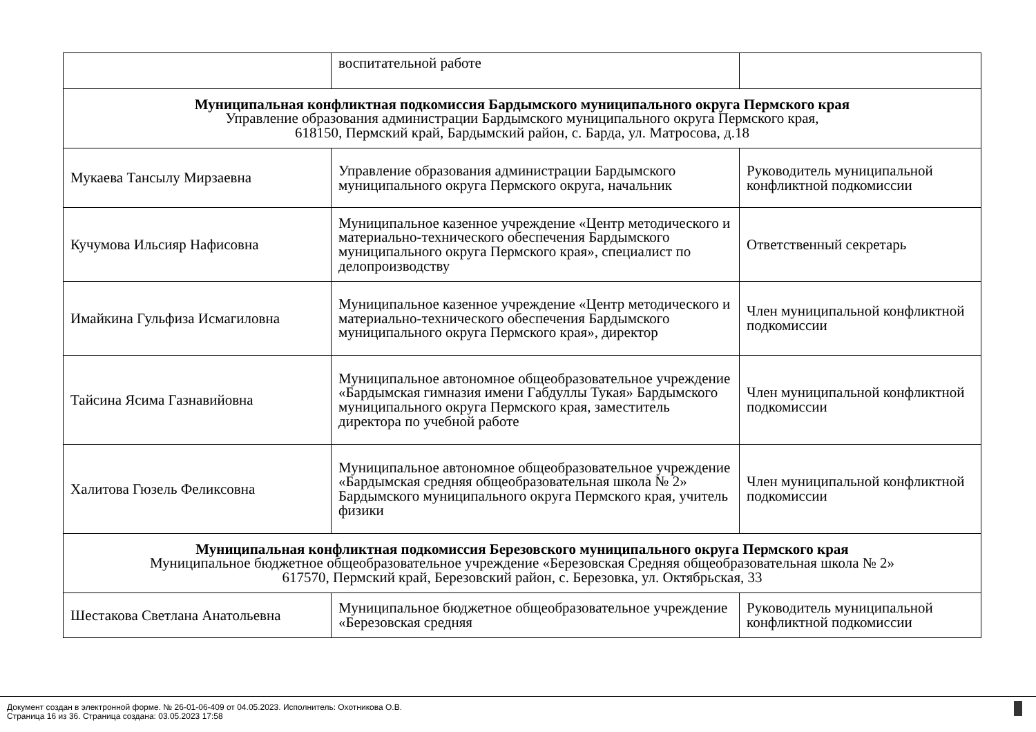| | воспитательной работе | |
| Муниципальная конфликтная подкомиссия Бардымского муниципального округа Пермского края Управление образования администрации Бардымского муниципального округа Пермского края, 618150, Пермский край, Бардымский район, с. Барда, ул. Матросова, д.18 | | |
| Мукаева Тансылу Мирзаевна | Управление образования администрации Бардымского муниципального округа Пермского округа, начальник | Руководитель муниципальной конфликтной подкомиссии |
| Кучумова Ильсияр Нафисовна | Муниципальное казенное учреждение «Центр методического и материально-технического обеспечения Бардымского муниципального округа Пермского края», специалист по делопроизводству | Ответственный секретарь |
| Имайкина Гульфиза Исмагиловна | Муниципальное казенное учреждение «Центр методического и материально-технического обеспечения Бардымского муниципального округа Пермского края», директор | Член муниципальной конфликтной подкомиссии |
| Тайсина Ясима Газнавийовна | Муниципальное автономное общеобразовательное учреждение «Бардымская гимназия имени Габдуллы Тукая» Бардымского муниципального округа Пермского края, заместитель директора по учебной работе | Член муниципальной конфликтной подкомиссии |
| Халитова Гюзель Феликсовна | Муниципальное автономное общеобразовательное учреждение «Бардымская средняя общеобразовательная школа № 2» Бардымского муниципального округа Пермского края, учитель физики | Член муниципальной конфликтной подкомиссии |
| Муниципальная конфликтная подкомиссия Березовского муниципального округа Пермского края Муниципальное бюджетное общеобразовательное учреждение «Березовская Средняя общеобразовательная школа № 2» 617570, Пермский край, Березовский район, с. Березовка, ул. Октябрьская, 33 | | |
| Шестакова Светлана Анатольевна | Муниципальное бюджетное общеобразовательное учреждение «Березовская средняя | Руководитель муниципальной конфликтной подкомиссии |
Документ создан в электронной форме. № 26-01-06-409 от 04.05.2023. Исполнитель: Охотникова О.В.
Страница 16 из 36. Страница создана: 03.05.2023 17:58